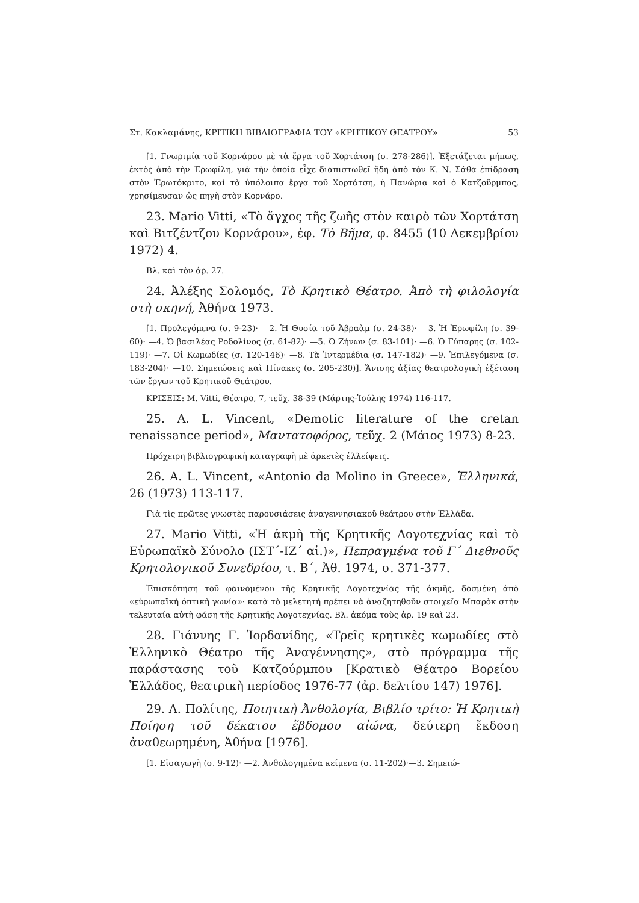Στ. Κακλαμάνης, ΚΡΙΤΙΚΗ ΒΙΒΛΙΟΓΡΑΦΙΑ ΤΟΥ «ΚΡΗΤΙΚΟΥ ΘΕΑΤΡΟΥ» 53
[1. Γνωριμία τοῦ Κορνάρου μὲ τὰ ἔργα τοῦ Χορτάτση (σ. 278-286)]. Ἐξετάζεται μήπως, ἐκτὸς ἀπὸ τὴν Ἐρωφίλη, γιὰ τὴν ὁποία εἶχε διαπιστωθεῖ ἤδη ἀπὸ τὸν Κ. Ν. Σάθα ἐπίδραση στὸν Ἐρωτόκριτο, καὶ τὰ ὑπόλοιπα ἔργα τοῦ Χορτάτση, ἡ Πανώρια καὶ ὁ Κατζοῦρμπος, χρησίμευσαν ὡς πηγὴ στὸν Κορνάρο.
23. Mario Vitti, «Τὸ ἄγχος τῆς ζωῆς στὸν καιρὸ τῶν Χορτάτση καὶ Βιτζέντζου Κορνάρου», ἐφ. Τὸ Βῆμα, φ. 8455 (10 Δεκεμβρίου 1972) 4.
Βλ. καὶ τὸν ἀρ. 27.
24. Ἀλέξης Σολομός, Τὸ Κρητικὸ Θέατρο. Ἀπὸ τὴ φιλολογία στὴ σκηνή, Ἀθήνα 1973.
[1. Προλεγόμενα (σ. 9-23)· —2. Ἡ Θυσία τοῦ Ἀβραὰμ (σ. 24-38)· —3. Ἡ Ἐρωφίλη (σ. 39-60)· —4. Ὁ βασιλέας Ροδολίνος (σ. 61-82)· —5. Ὁ Ζήνων (σ. 83-101)· —6. Ὁ Γύπαρης (σ. 102-119)· —7. Οἱ Κωμωδίες (σ. 120-146)· —8. Τὰ Ἰντερμέδια (σ. 147-182)· —9. Ἐπιλεγόμενα (σ. 183-204)· —10. Σημειώσεις καὶ Πίνακες (σ. 205-230)]. Ἄνισης ἀξίας θεατρολογικὴ ἐξέταση τῶν ἔργων τοῦ Κρητικοῦ Θεάτρου.
ΚΡΙΣΕΙΣ: Μ. Vitti, Θέατρο, 7, τεῦχ. 38-39 (Μάρτης-Ἰούλης 1974) 116-117.
25. A. L. Vincent, «Demotic literature of the cretan renaissance period», Μαντατοφόρος, τεῦχ. 2 (Μάιος 1973) 8-23.
Πρόχειρη βιβλιογραφικὴ καταγραφὴ μὲ ἀρκετὲς ἐλλείψεις.
26. A. L. Vincent, «Antonio da Molino in Greece», Ἑλληνικά, 26 (1973) 113-117.
Γιὰ τὶς πρῶτες γνωστὲς παρουσιάσεις ἀναγεννησιακοῦ θεάτρου στὴν Ἑλλάδα.
27. Mario Vitti, «Ἡ ἀκμὴ τῆς Κρητικῆς Λογοτεχνίας καὶ τὸ Εὐρωπαϊκὸ Σύνολο (ΙΣΤ΄-ΙΖ΄ αἰ.)», Πεπραγμένα τοῦ Γ΄ Διεθνοῦς Κρητολογικοῦ Συνεδρίου, τ. Β΄, Ἀθ. 1974, σ. 371-377.
Ἐπισκόπηση τοῦ φαινομένου τῆς Κρητικῆς Λογοτεχνίας τῆς ἀκμῆς, δοσμένη ἀπὸ «εὐρωπαϊκὴ ὀπτικὴ γωνία»· κατὰ τὸ μελετητὴ πρέπει νὰ ἀναζητηθοῦν στοιχεῖα Μπαρὸκ στὴν τελευταία αὐτὴ φάση τῆς Κρητικῆς Λογοτεχνίας. Βλ. ἀκόμα τοὺς ἀρ. 19 καὶ 23.
28. Γιάννης Γ. Ἰορδανίδης, «Τρεῖς κρητικὲς κωμωδίες στὸ Ἑλληνικὸ Θέατρο τῆς Ἀναγέννησης», στὸ πρόγραμμα τῆς παράστασης τοῦ Κατζούρμπου [Κρατικὸ Θέατρο Βορείου Ἑλλάδος, θεατρικὴ περίοδος 1976-77 (ἀρ. δελτίου 147) 1976].
29. Λ. Πολίτης, Ποιητικὴ Ἀνθολογία, Βιβλίο τρίτο: Ἡ Κρητικὴ Ποίηση τοῦ δέκατου ἕβδομου αἰώνα, δεύτερη ἔκδοση ἀναθεωρημένη, Ἀθήνα [1976].
[1. Εἰσαγωγὴ (σ. 9-12)· —2. Ἀνθολογημένα κείμενα (σ. 11-202)·—3. Σημειώ-